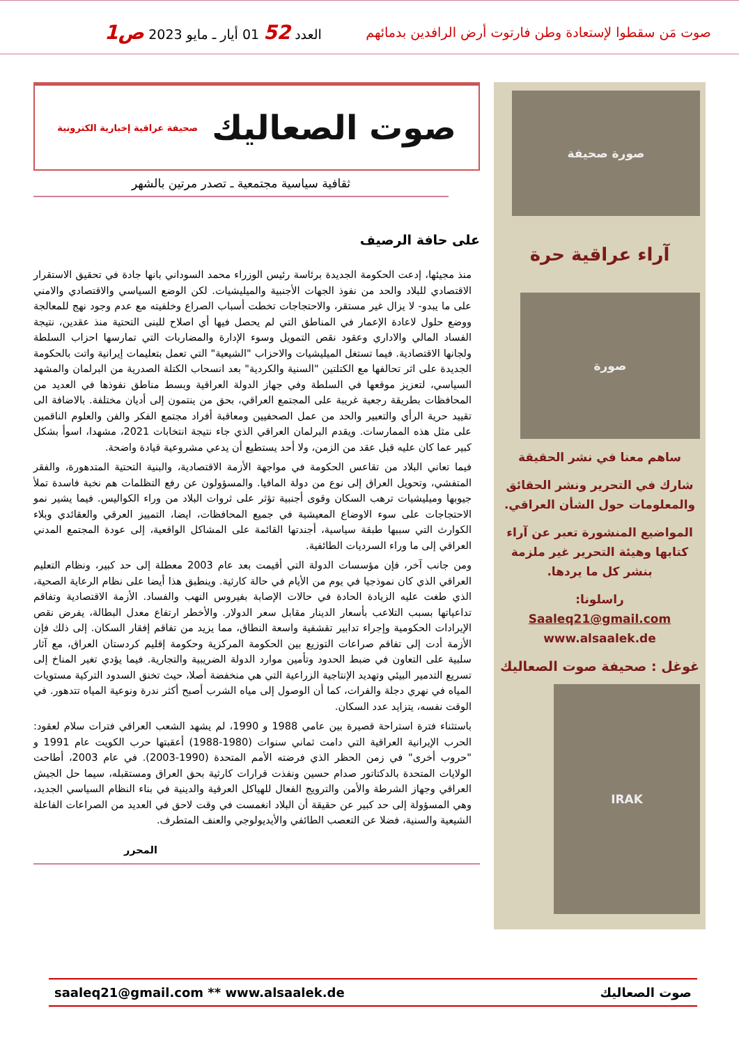صوت مَن سقطوا لإستعادة وطن فارتوت أرض الرافدين بدمائهم
العدد 52 01 أيار ـ مايو 2023 ص1
صورة صحيفة
آراء عراقية حرة
صورة
ساهم معنا في نشر الحقيقة
شارك في التحرير ونشر الحقائق والمعلومات حول الشأن العراقي.
المواضيع المنشورة تعبر عن آراء كتابها وهيئة التحرير غير ملزمة بنشر كل ما يردها.
راسلونا:
Saaleq21@gmail.com
www.alsaalek.de
غوغل : صحيفة صوت الصعاليك
IRAK
صوت الصعاليك صحيفة عراقية إخبارية الكترونية
ثقافية سياسية مجتمعية ـ تصدر مرتين بالشهر
على حافة الرصيف
منذ مجيئها، إدعت الحكومة الجديدة برئاسة رئيس الوزراء محمد السوداني بانها جادة في تحقيق الاستقرار الاقتصادي للبلاد والحد من نفوذ الجهات الأجنبية والميليشيات. لكن الوضع السياسي والاقتصادي والامني على ما يبدو- لا يزال غير مستقر، والاحتجاجات تخطت أسباب الصراع وخلفيته مع عدم وجود نهج للمعالجة ووضع حلول لاعادة الإعمار في المناطق التي لم يحصل فيها أي اصلاح للبنى التحتية منذ عقدين، نتيجة الفساد المالي والاداري وعقود نقص التمويل وسوء الإدارة والمضاربات التي تمارسها احزاب السلطة ولجانها الاقتصادية. فيما تستغل الميليشيات والاحزاب "الشيعية" التي تعمل بتعليمات إيرانية واتت بالحكومة الجديدة على اثر تحالفها مع الكتلتين "السنية والكردية" بعد انسحاب الكتلة الصدرية من البرلمان والمشهد السياسي، لتعزيز موقعها في السلطة وفي جهاز الدولة العراقية وبسط مناطق نفوذها في العديد من المحافظات بطريقة رجعية غريبة على المجتمع العراقي، بحق من ينتمون إلى أديان مختلفة. بالاضافة الى تقييد حرية الرأي والتعبير والحد من عمل الصحفيين ومعاقبة أفراد مجتمع الفكر والفن والعلوم الناقمين على مثل هذه الممارسات. ويقدم البرلمان العراقي الذي جاء نتيجة انتخابات 2021، مشهدا، اسوأ بشكل كبير عما كان عليه قبل عقد من الزمن، ولا أحد يستطيع أن يدعي مشروعية قيادة واضحة.
فيما تعاني البلاد من تقاعس الحكومة في مواجهة الأزمة الاقتصادية، والبنية التحتية المتدهورة، والفقر المتفشي، وتحويل العراق إلى نوع من دولة المافيا. والمسؤولون عن رفع التظلمات هم نخبة فاسدة تملأ جيوبها وميليشيات ترهب السكان وقوى أجنبية تؤثر على ثروات البلاد من وراء الكواليس. فيما يشير نمو الاحتجاجات على سوء الاوضاع المعيشية في جميع المحافظات، ايضا، التمييز العرقي والعقائدي وبلاء الكوارث التي سببها طبقة سياسية، أجندتها القائمة على المشاكل الواقعية، إلى عودة المجتمع المدني العراقي إلى ما وراء السرديات الطائفية.
ومن جانب آخر، فإن مؤسسات الدولة التي أقيمت بعد عام 2003 معطلة إلى حد كبير، ونظام التعليم العراقي الذي كان نموذجيا في يوم من الأيام في حالة كارثية. وينطبق هذا أيضا على نظام الرعاية الصحية، الذي طغت عليه الزيادة الحادة في حالات الإصابة بفيروس النهب والفساد. الأزمة الاقتصادية وتفاقم تداعياتها بسبب التلاعب بأسعار الدينار مقابل سعر الدولار. والأخطر ارتفاع معدل البطالة، يفرض نقص الإيرادات الحكومية وإجراء تدابير تقشفية واسعة النطاق، مما يزيد من تفاقم إفقار السكان. إلى ذلك فإن الأزمة أدت إلى تفاقم صراعات التوزيع بين الحكومة المركزية وحكومة إقليم كردستان العراق، مع آثار سلبية على التعاون في ضبط الحدود وتأمين موارد الدولة الضريبية والتجارية. فيما يؤدي تغير المناخ إلى تسريع التدمير البيئي وتهديد الإنتاجية الزراعية التي هي منخفضة أصلا، حيث تخنق السدود التركية مستويات المياه في نهري دجلة والفرات، كما أن الوصول إلى مياه الشرب أصبح أكثر ندرة ونوعية المياه تتدهور. في الوقت نفسه، يتزايد عدد السكان.
باستثناء فترة استراحة قصيرة بين عامي 1988 و 1990، لم يشهد الشعب العراقي فترات سلام لعقود: الحرب الإيرانية العراقية التي دامت ثماني سنوات (1980-1988) أعقبتها حرب الكويت عام 1991 و "حروب أخرى" في زمن الحظر الذي فرضته الأمم المتحدة (1990-2003). في عام 2003، أطاحت الولايات المتحدة بالدكتاتور صدام حسين ونفذت قرارات كارثية بحق العراق ومستقبله، سيما حل الجيش العراقي وجهاز الشرطة والأمن والترويج الفعال للهياكل العرقية والدينية في بناء النظام السياسي الجديد، وهي المسؤولة إلى حد كبير عن حقيقة أن البلاد انغمست في وقت لاحق في العديد من الصراعات الفاعلة الشيعية والسنية، فضلا عن التعصب الطائفي والأيديولوجي والعنف المتطرف.
المحرر
صوت الصعاليك saaleq21@gmail.com ** www.alsaalek.de